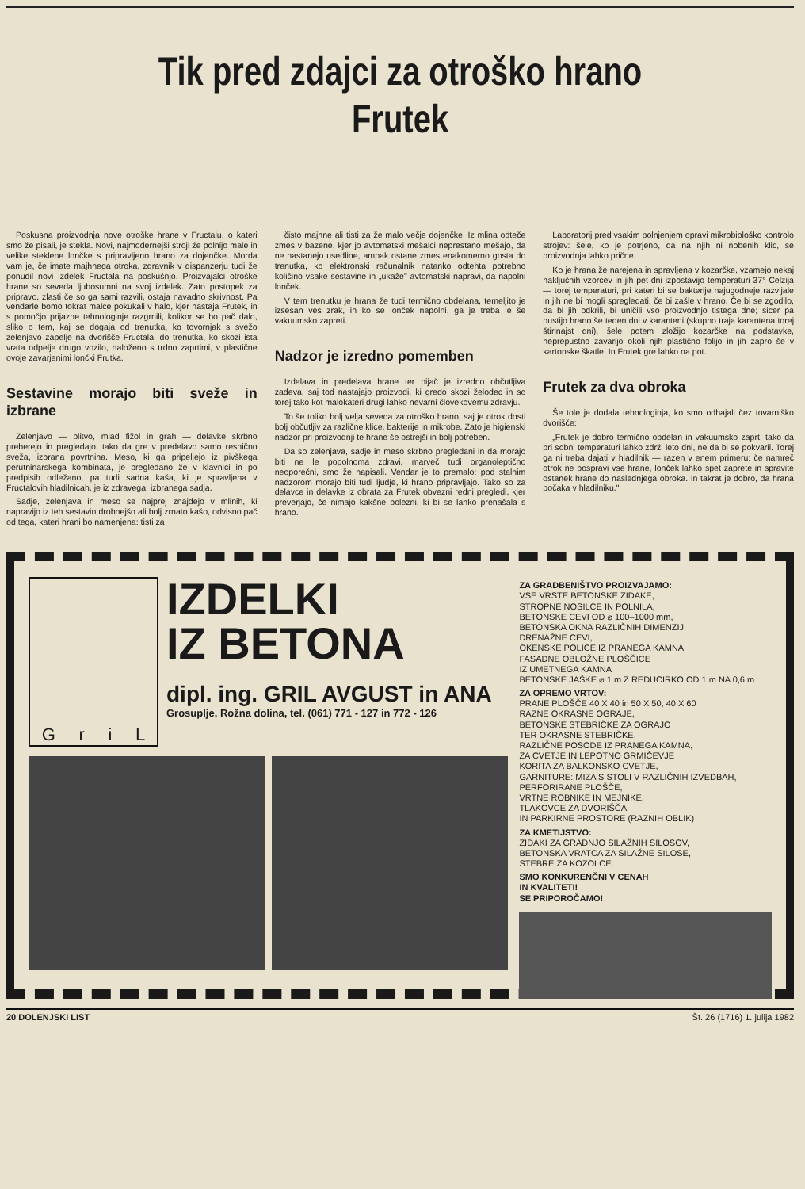Tik pred zdajci za otroško hrano
Frutek
Poskusna proizvodnja nove otroške hrane v Fructalu, o kateri smo že pisali, je stekla. Novi, najmodernejši stroji že polnijo male in velike steklene lončke s pripravljeno hrano za dojenčke. Morda vam je, če imate majhnega otroka, zdravnik v dispanzerju tudi že ponudil novi izdelek Fructala na poskušnjo. Proizvajalci otroške hrane so seveda ljubosumni na svoj izdelek. Zato postopek za pripravo, zlasti če so ga sami razvili, ostaja navadno skrivnost. Pa vendarle bomo tokrat malce pokukali v halo, kjer nastaja Frutek, in s pomočjo prijazne tehnologinje razgrnili, kolikor se bo pač dalo, sliko o tem, kaj se dogaja od trenutka, ko tovornjak s svežo zelenjavo zapelje na dvorišče Fructala, do trenutka, ko skozi ista vrata odpelje drugo vozilo, naloženo s trdno zaprtimi, v plastične ovoje zavarjenimi lončki Frutka.
Sestavine morajo biti sveže in izbrane
Zelenjavo — blitvo, mlad fižol in grah — delavke skrbno preberejo in pregledajo, tako da gre v predelavo samo resnično sveža, izbrana povrtnina. Meso, ki ga pripeljejo iz pivškega perutninarskega kombinata, je pregledano že v klavnici in po predpisih odležano, pa tudi sadna kaša, ki je spravljena v Fructalovih hladilnicah, je iz zdravega, izbranega sadja.
Sadje, zelenjava in meso se najprej znajdejo v mlinih, ki napravijo iz teh sestavin drobnejšo ali bolj zrnato kašo, odvisno pač od tega, kateri hrani bo namenjena: tisti za
čisto majhne ali tisti za že malo večje dojenčke. Iz mlina odteče zmes v bazene, kjer jo avtomatski mešalci nepre­stano mešajo, da ne nastanejo usedline, ampak ostane zmes enakomerno gosta do trenutka, ko elektronski računalnik natanko odtehta potrebno količino vsake sestavine in „ukaže" avtomatski napravi, da napolni lonček.
V tem trenutku je hrana že tudi termično obdelana, temeljito je izsesan ves zrak, in ko se lonček napolni, ga je treba le še vakuumsko zapreti.
Nadzor je izredno pomemben
Izdelava in predelava hrane ter pijač je izredno občutljiva zadeva, saj tod nastajajo proizvodi, ki gredo skozi želodec in so torej tako kot malokateri drugi lahko nevarni človekovemu zdravju.
To še toliko bolj velja seveda za otroško hrano, saj je otrok dosti bolj občutljiv za različne klice, bakterije in mikrobe. Zato je higienski nadzor pri proizvodnji te hrane še ostrejši in bolj potreben.
Da so zelenjava, sadje in meso skrbno pregledani in da morajo biti ne le popolnoma zdravi, marveč tudi organoleptično neoporečni, smo že napisali. Vendar je to premalo: pod stalnim nadzorom morajo biti tudi ljudje, ki hrano pripravljajo. Tako so za delavce in delavke iz obrata za Frutek obvezni redni pregledi, kjer preverjajo, če nimajo kakšne bolezni, ki bi se lahko prenašala s hrano.
Laboratorij pred vsakim polnjenjem opravi mikrobiološko kontrolo strojev: šele, ko je potrjeno, da na njih ni nobenih klic, se proizvodnja lahko prične.
Ko je hrana že narejena in spravljena v kozarčke, vzamejo nekaj naključnih vzorcev in jih pet dni izpostavijo temperaturi 37° Celzija — torej temperaturi, pri kateri bi se bakterije najugodneje razvijale in jih ne bi mogli spregledati, če bi zašle v hrano. Če bi se zgodilo, da bi jih odkrili, bi uničili vso proizvodnjo tistega dne; sicer pa pustijo hrano še teden dni v karanteni (skupno traja karantena torej štirinajst dni), šele potem zložijo kozarčke na podstavke, neprepustno zavarijo okoli njih plastično folijo in jih zapro še v kartonske škatle. In Frutek gre lahko na pot.
Frutek za dva obroka
Še tole je dodala tehnologinja, ko smo odhajali čez tovarniško dvorišče:
„Frutek je dobro termično obdelan in vakuumsko zaprt, tako da pri sobni temperaturi lahko zdrži leto dni, ne da bi se pokvaril. Torej ga ni treba dajati v hladilnik — razen v enem primeru: če namreč otrok ne pospravi vse hrane, lonček lahko spet zaprete in spravite ostanek hrane do naslednjega obroka. In takrat je dobro, da hrana počaka v hladilniku."
GriL
IZDELKI
IZ BETONA
dipl. ing. GRIL AVGUST in ANA
Grosuplje, Rožna dolina, tel. (061) 771 - 127 in 772 - 126
ZA GRADBENIŠTVO PROIZVAJAMO:
VSE VRSTE BETONSKE ZIDAKE,
STROPNE NOSILCE IN POLNILA,
BETONSKE CEVI OD ⌀ 100–1000 mm,
BETONSKA OKNA RAZLIČNIH DIMENZIJ,
DRENAŽNE CEVI,
OKENSKE POLICE IZ PRANEGA KAMNA
FASADNE OBLOŽNE PLOŠČICE
IZ UMETNEGA KAMNA
BETONSKE JAŠKE ⌀ 1 m Z REDUCIRKO OD 1 m NA 0,6 m
ZA OPREMO VRTOV:
PRANE PLOŠČE 40 X 40 in 50 X 50, 40 X 60
RAZNE OKRASNE OGRAJE,
BETONSKE STEBRIČKE ZA OGRAJO
TER OKRASNE STEBRIČKE,
RAZLIČNE POSODE IZ PRANEGA KAMNA,
ZA CVETJE IN LEPOTNO GRMIČEVJE
KORITA ZA BALKONSKO CVETJE,
GARNITURE: MIZA S STOLI V RAZLIČNIH IZVEDBAH,
PERFORIRANE PLOŠČE,
VRTNE ROBNIKE IN MEJNIKE,
TLAKOVCE ZA DVORIŠČA
IN PARKIRNE PROSTORE (RAZNIH OBLIK)
ZA KMETIJSTVO:
ZIDAKI ZA GRADNJO SILAŽNIH SILOSOV,
BETONSKA VRATCA ZA SILAŽNE SILOSE,
STEBRE ZA KOZOLCE.
SMO KONKURENČNI V CENAH
IN KVALITETI!
SE PRIPOROČAMO!
20 DOLENJSKI LIST Št. 26 (1716) 1. julija 1982